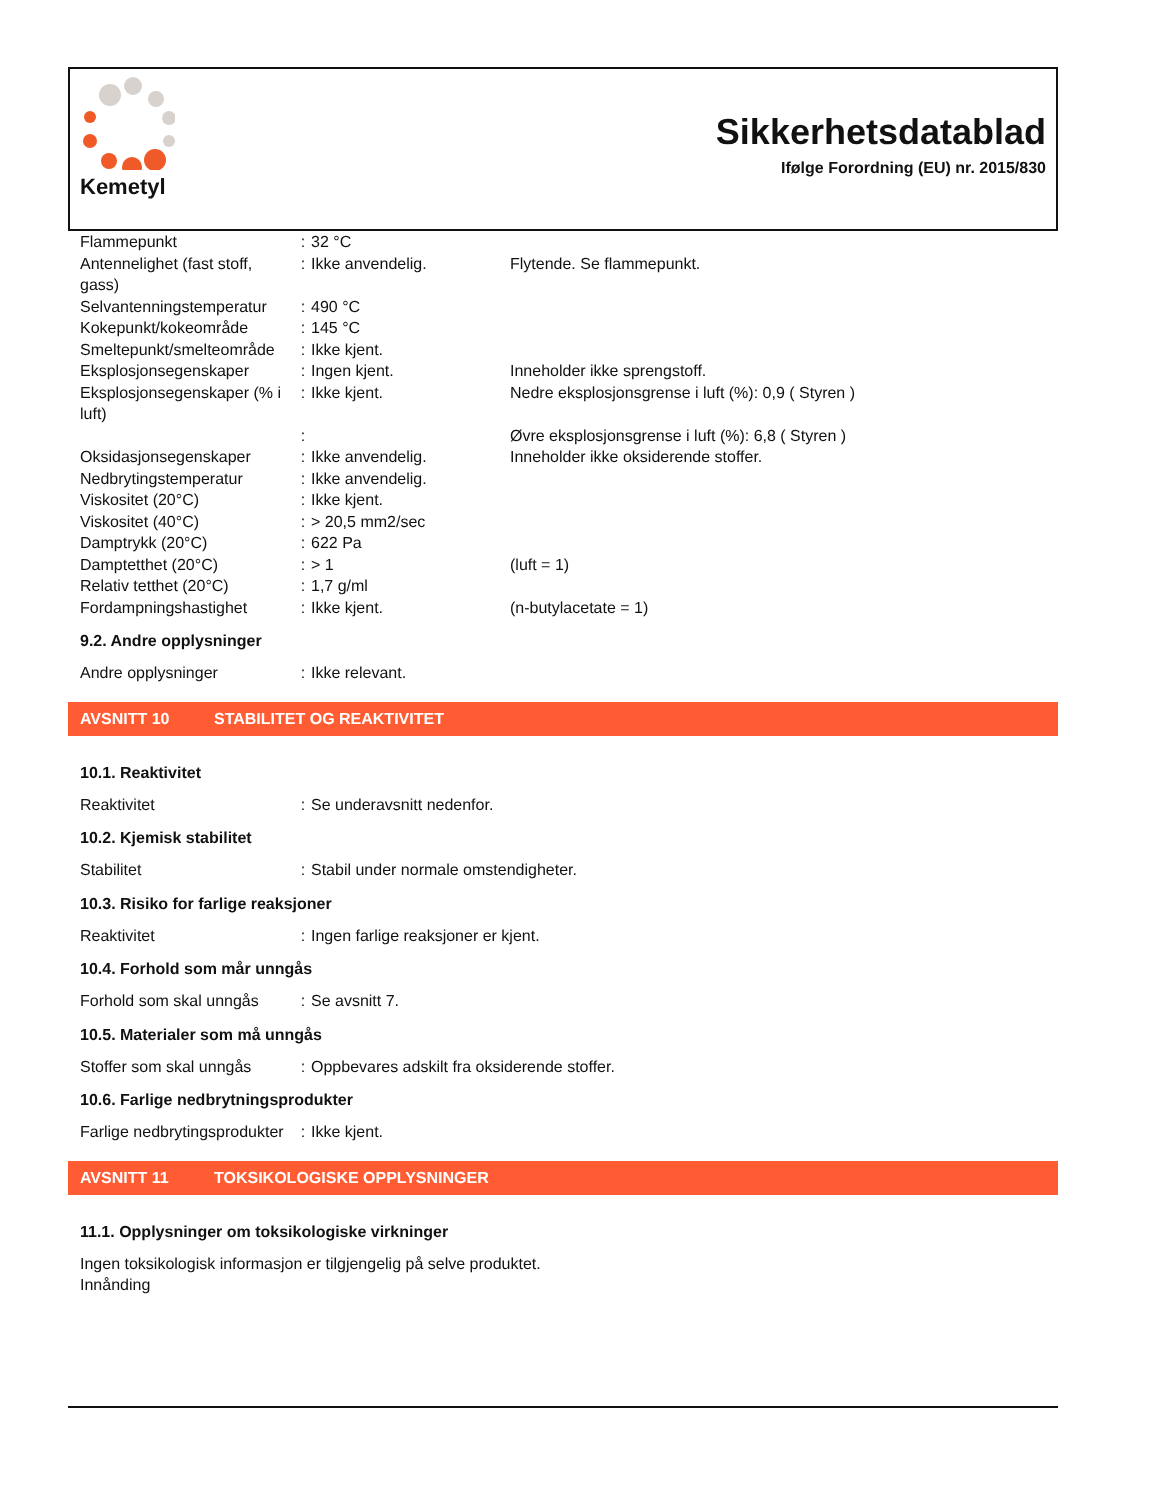Kemetyl
Sikkerhetsdatablad
Ifølge Forordning (EU) nr. 2015/830
| Flammepunkt | : | 32 °C | |
| Antennelighet (fast stoff, gass) | : | Ikke anvendelig. | Flytende. Se flammepunkt. |
| Selvantenningstemperatur | : | 490 °C | |
| Kokepunkt/kokeområde | : | 145 °C | |
| Smeltepunkt/smelteområde | : | Ikke kjent. | |
| Eksplosjonsegenskaper | : | Ingen kjent. | Inneholder ikke sprengstoff. |
| Eksplosjonsegenskaper (% i luft) | : | Ikke kjent. | Nedre eksplosjonsgrense i luft (%): 0,9 ( Styren ) |
| | : | | Øvre eksplosjonsgrense i luft (%): 6,8 ( Styren ) |
| Oksidasjonsegenskaper | : | Ikke anvendelig. | Inneholder ikke oksiderende stoffer. |
| Nedbrytingstemperatur | : | Ikke anvendelig. | |
| Viskositet (20°C) | : | Ikke kjent. | |
| Viskositet (40°C) | : | > 20,5 mm2/sec | |
| Damptrykk (20°C) | : | 622 Pa | |
| Damptetthet (20°C) | : | > 1 | (luft = 1) |
| Relativ tetthet (20°C) | : | 1,7 g/ml | |
| Fordampningshastighet | : | Ikke kjent. | (n-butylacetate = 1) |
9.2. Andre opplysninger
| Andre opplysninger | : | Ikke relevant. |
AVSNITT 10 STABILITET OG REAKTIVITET
10.1. Reaktivitet
| Reaktivitet | : | Se underavsnitt nedenfor. |
10.2. Kjemisk stabilitet
| Stabilitet | : | Stabil under normale omstendigheter. |
10.3. Risiko for farlige reaksjoner
| Reaktivitet | : | Ingen farlige reaksjoner er kjent. |
10.4. Forhold som mår unngås
| Forhold som skal unngås | : | Se avsnitt 7. |
10.5. Materialer som må unngås
| Stoffer som skal unngås | : | Oppbevares adskilt fra oksiderende stoffer. |
10.6. Farlige nedbrytningsprodukter
| Farlige nedbrytingsprodukter | : | Ikke kjent. |
AVSNITT 11 TOKSIKOLOGISKE OPPLYSNINGER
11.1. Opplysninger om toksikologiske virkninger
Ingen toksikologisk informasjon er tilgjengelig på selve produktet.
Innånding